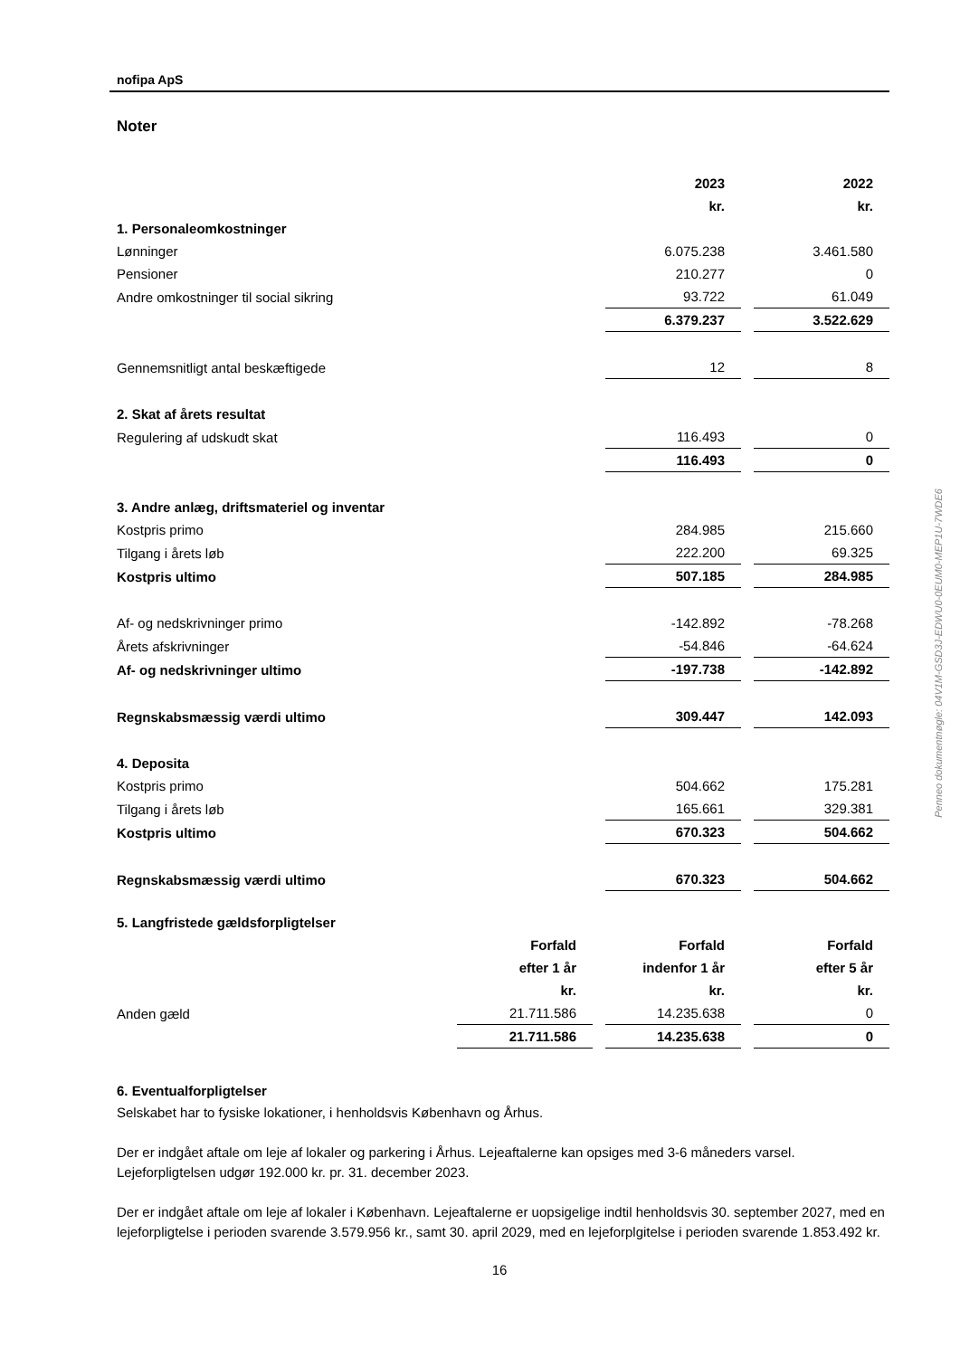nofipa ApS
Noter
| | 2023 | | 2022 |
| | kr. | | kr. |
| 1. Personaleomkostninger | | | |
| Lønninger | 6.075.238 | | 3.461.580 |
| Pensioner | 210.277 | | 0 |
| Andre omkostninger til social sikring | 93.722 | | 61.049 |
| | 6.379.237 | | 3.522.629 |
| Gennemsnitligt antal beskæftigede | 12 | | 8 |
| 2. Skat af årets resultat | | | |
| Regulering af udskudt skat | 116.493 | | 0 |
| | 116.493 | | 0 |
| 3. Andre anlæg, driftsmateriel og inventar | | | |
| Kostpris primo | 284.985 | | 215.660 |
| Tilgang i årets løb | 222.200 | | 69.325 |
| Kostpris ultimo | 507.185 | | 284.985 |
| Af- og nedskrivninger primo | -142.892 | | -78.268 |
| Årets afskrivninger | -54.846 | | -64.624 |
| Af- og nedskrivninger ultimo | -197.738 | | -142.892 |
| Regnskabsmæssig værdi ultimo | 309.447 | | 142.093 |
| 4. Deposita | | | |
| Kostpris primo | 504.662 | | 175.281 |
| Tilgang i årets løb | 165.661 | | 329.381 |
| Kostpris ultimo | 670.323 | | 504.662 |
| Regnskabsmæssig værdi ultimo | 670.323 | | 504.662 |
| 5. Langfristede gældsforpligtelser | | | | | |
| | Forfald | | Forfald | | Forfald |
| | efter 1 år | | indenfor 1 år | | efter 5 år |
| | kr. | | kr. | | kr. |
| Anden gæld | 21.711.586 | | 14.235.638 | | 0 |
| | 21.711.586 | | 14.235.638 | | 0 |
6. Eventualforpligtelser
Selskabet har to fysiske lokationer, i henholdsvis København og Århus.
Der er indgået aftale om leje af lokaler og parkering i Århus. Lejeaftalerne kan opsiges med 3-6 måneders varsel. Lejeforpligtelsen udgør 192.000 kr. pr. 31. december 2023.
Der er indgået aftale om leje af lokaler i København. Lejeaftalerne er uopsigelige indtil henholdsvis 30. september 2027, med en lejeforpligtelse i perioden svarende 3.579.956 kr., samt 30. april 2029, med en lejeforplgitelse i perioden svarende 1.853.492 kr.
16
Penneo dokumentnøgle: 04V1M-GSD3J-EDWU0-0EUM0-MEP1U-7WDE6